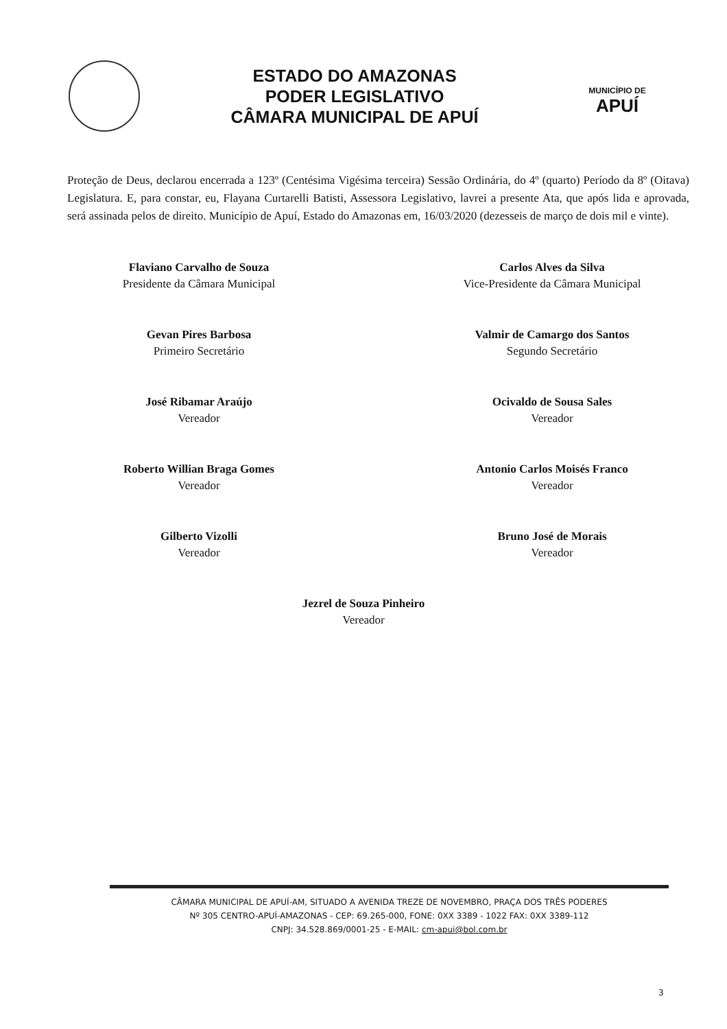ESTADO DO AMAZONAS
PODER LEGISLATIVO
CÂMARA MUNICIPAL DE APUÍ
MUNICÍPIO DE
APUÍ
Proteção de Deus, declarou encerrada a 123º (Centésima Vigésima terceira) Sessão Ordinária, do 4º (quarto) Período da 8º (Oitava) Legislatura. E, para constar, eu, Flayana Curtarelli Batisti, Assessora Legislativo, lavrei a presente Ata, que após lida e aprovada, será assinada pelos de direito. Município de Apuí, Estado do Amazonas em, 16/03/2020 (dezesseis de março de dois mil e vinte).
Flaviano Carvalho de Souza
Presidente da Câmara Municipal
Carlos Alves da Silva
Vice-Presidente da Câmara Municipal
Gevan Pires Barbosa
Primeiro Secretário
Valmir de Camargo dos Santos
Segundo Secretário
José Ribamar Araújo
Vereador
Ocivaldo de Sousa Sales
Vereador
Roberto Willian Braga Gomes
Vereador
Antonio Carlos Moisés Franco
Vereador
Gilberto Vizolli
Vereador
Bruno José de Morais
Vereador
Jezrel de Souza Pinheiro
Vereador
CÂMARA MUNICIPAL DE APUÍ-AM, SITUADO A AVENIDA TREZE DE NOVEMBRO, PRAÇA DOS TRÊS PODERES
Nº 305 CENTRO-APUÍ-AMAZONAS - CEP: 69.265-000, FONE: 0XX 3389 - 1022 FAX: 0XX 3389-112
CNPJ: 34.528.869/0001-25 - E-MAIL: cm-apui@bol.com.br
3